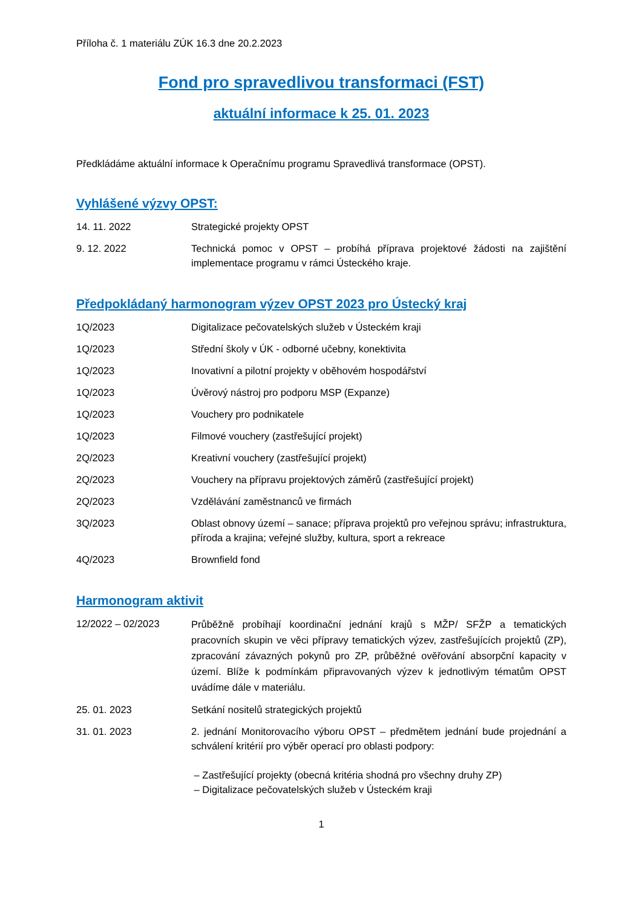Příloha č. 1 materiálu ZÚK 16.3 dne 20.2.2023
Fond pro spravedlivou transformaci (FST)
aktuální informace k 25. 01. 2023
Předkládáme aktuální informace k Operačnímu programu Spravedlivá transformace (OPST).
Vyhlášené výzvy OPST:
14. 11. 2022 Strategické projekty OPST
9. 12. 2022 Technická pomoc v OPST – probíhá příprava projektové žádosti na zajištění implementace programu v rámci Ústeckého kraje.
Předpokládaný harmonogram výzev OPST 2023 pro Ústecký kraj
1Q/2023 Digitalizace pečovatelských služeb v Ústeckém kraji
1Q/2023 Střední školy v ÚK - odborné učebny, konektivita
1Q/2023 Inovativní a pilotní projekty v oběhovém hospodářství
1Q/2023 Úvěrový nástroj pro podporu MSP (Expanze)
1Q/2023 Vouchery pro podnikatele
1Q/2023 Filmové vouchery (zastřešující projekt)
2Q/2023 Kreativní vouchery (zastřešující projekt)
2Q/2023 Vouchery na přípravu projektových záměrů (zastřešující projekt)
2Q/2023 Vzdělávání zaměstnanců ve firmách
3Q/2023 Oblast obnovy území – sanace; příprava projektů pro veřejnou správu; infrastruktura, příroda a krajina; veřejné služby, kultura, sport a rekreace
4Q/2023 Brownfield fond
Harmonogram aktivit
12/2022 – 02/2023
Průběžně probíhají koordinační jednání krajů s MŽP/ SFŽP a tematických pracovních skupin ve věci přípravy tematických výzev, zastřešujících projektů (ZP), zpracování závazných pokynů pro ZP, průběžné ověřování absorpční kapacity v území. Blíže k podmínkám připravovaných výzev k jednotlivým tématům OPST uvádíme dále v materiálu.
25. 01. 2023 Setkání nositelů strategických projektů
31. 01. 2023 2. jednání Monitorovacího výboru OPST – předmětem jednání bude projednání a schválení kritérií pro výběr operací pro oblasti podpory:
– Zastřešující projekty (obecná kritéria shodná pro všechny druhy ZP)
– Digitalizace pečovatelských služeb v Ústeckém kraji
1